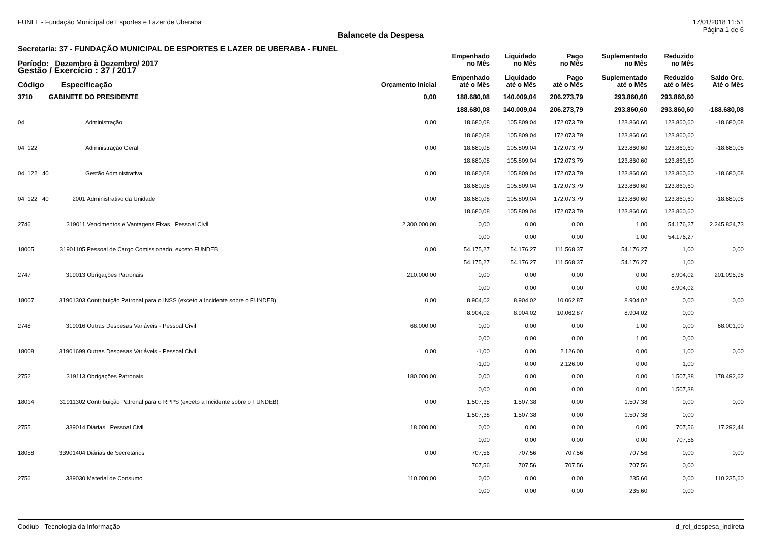FUNEL - Fundação Municipal de Esportes e Lazer de Uberaba 17/01/2018 11:51
Página 1 de 6
Balancete da Despesa
Secretaria: 37 - FUNDAÇÃO MUNICIPAL DE ESPORTES E LAZER DE UBERABA - FUNEL
| Período: Dezembro à Dezembro/ 2017 | | | | Empenhado no Mês | Liquidado no Mês | Pago no Mês | Suplementado no Mês | Reduzido no Mês | |
| --- | --- | --- | --- | --- | --- | --- | --- | --- | --- |
| Gestão / Exercício : 37 / 2017 | | | | | | | | | |
| Código | Especificação | | Orçamento Inicial | Empenhado até o Mês | Liquidado até o Mês | Pago até o Mês | Suplementado até o Mês | Reduzido até o Mês | Saldo Orc. Até o Mês |
| 3710 | GABINETE DO PRESIDENTE | | 0,00 | 188.680,08 | 140.009,04 | 206.273,79 | 293.860,60 | 293.860,60 | |
| | | | | 188.680,08 | 140.009,04 | 206.273,79 | 293.860,60 | 293.860,60 | -188.680,08 |
| 04 | | Administração | 0,00 | 18.680,08 | 105.809,04 | 172.073,79 | 123.860,60 | 123.860,60 | -18.680,08 |
| | | | | 18.680,08 | 105.809,04 | 172.073,79 | 123.860,60 | 123.860,60 | |
| 04 122 | | Administração Geral | 0,00 | 18.680,08 | 105.809,04 | 172.073,79 | 123.860,60 | 123.860,60 | -18.680,08 |
| | | | | 18.680,08 | 105.809,04 | 172.073,79 | 123.860,60 | 123.860,60 | |
| 04 122 40 | | Gestão Administrativa | 0,00 | 18.680,08 | 105.809,04 | 172.073,79 | 123.860,60 | 123.860,60 | -18.680,08 |
| | | | | 18.680,08 | 105.809,04 | 172.073,79 | 123.860,60 | 123.860,60 | |
| 04 122 40 | 2001 | Administrativo da Unidade | 0,00 | 18.680,08 | 105.809,04 | 172.073,79 | 123.860,60 | 123.860,60 | -18.680,08 |
| | | | | 18.680,08 | 105.809,04 | 172.073,79 | 123.860,60 | 123.860,60 | |
| 2746 | 319011 | Vencimentos e Vantagens Fixas Pessoal Civil | 2.300.000,00 | 0,00 | 0,00 | 0,00 | 1,00 | 54.176,27 | 2.245.824,73 |
| | | | | 0,00 | 0,00 | 0,00 | 1,00 | 54.176,27 | |
| 18005 | 31901105 | Pessoal de Cargo Comissionado, exceto FUNDEB | 0,00 | 54.175,27 | 54.176,27 | 111.568,37 | 54.176,27 | 1,00 | 0,00 |
| | | | | 54.175,27 | 54.176,27 | 111.568,37 | 54.176,27 | 1,00 | |
| 2747 | 319013 | Obrigações Patronais | 210.000,00 | 0,00 | 0,00 | 0,00 | 0,00 | 8.904,02 | 201.095,98 |
| | | | | 0,00 | 0,00 | 0,00 | 0,00 | 8.904,02 | |
| 18007 | 31901303 | Contribuição Patronal para o INSS (exceto a Incidente sobre o FUNDEB) | 0,00 | 8.904,02 | 8.904,02 | 10.062,87 | 8.904,02 | 0,00 | 0,00 |
| | | | | 8.904,02 | 8.904,02 | 10.062,87 | 8.904,02 | 0,00 | |
| 2748 | 319016 | Outras Despesas Variáveis - Pessoal Civil | 68.000,00 | 0,00 | 0,00 | 0,00 | 1,00 | 0,00 | 68.001,00 |
| | | | | 0,00 | 0,00 | 0,00 | 1,00 | 0,00 | |
| 18008 | 31901699 | Outras Despesas Variáveis - Pessoal Civil | 0,00 | -1,00 | 0,00 | 2.126,00 | 0,00 | 1,00 | 0,00 |
| | | | | -1,00 | 0,00 | 2.126,00 | 0,00 | 1,00 | |
| 2752 | 319113 | Obrigações Patronais | 180.000,00 | 0,00 | 0,00 | 0,00 | 0,00 | 1.507,38 | 178.492,62 |
| | | | | 0,00 | 0,00 | 0,00 | 0,00 | 1.507,38 | |
| 18014 | 31911302 | Contribuição Patronal para o RPPS (exceto a Incidente sobre o FUNDEB) | 0,00 | 1.507,38 | 1.507,38 | 0,00 | 1.507,38 | 0,00 | 0,00 |
| | | | | 1.507,38 | 1.507,38 | 0,00 | 1.507,38 | 0,00 | |
| 2755 | 339014 | Diárias Pessoal Civil | 18.000,00 | 0,00 | 0,00 | 0,00 | 0,00 | 707,56 | 17.292,44 |
| | | | | 0,00 | 0,00 | 0,00 | 0,00 | 707,56 | |
| 18058 | 33901404 | Diárias de Secretários | 0,00 | 707,56 | 707,56 | 707,56 | 707,56 | 0,00 | 0,00 |
| | | | | 707,56 | 707,56 | 707,56 | 707,56 | 0,00 | |
| 2756 | 339030 | Material de Consumo | 110.000,00 | 0,00 | 0,00 | 0,00 | 235,60 | 0,00 | 110.235,60 |
| | | | | 0,00 | 0,00 | 0,00 | 235,60 | 0,00 | |
Codiub - Tecnologia da Informação d_rel_despesa_indireta